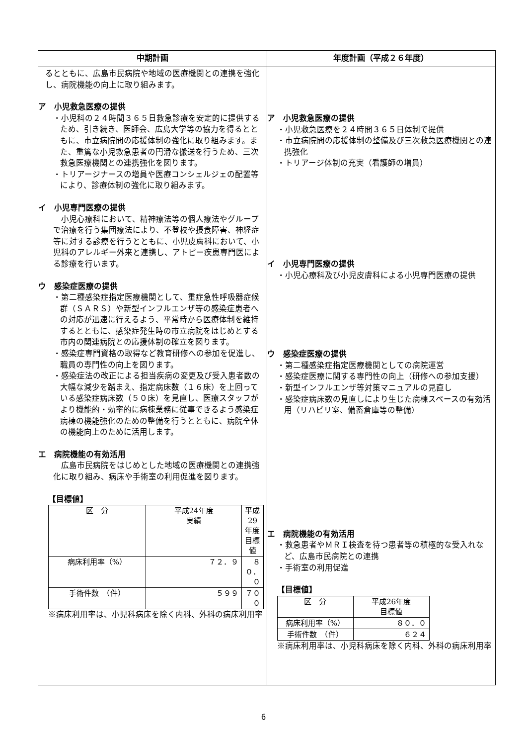| 中期計画 | 年度計画（平成２６年度） |
| --- | --- |
| るとともに、広島市民病院や地域の医療機関との連携を強化し、病院機能の向上に取り組みます。 ア 小児救急医療の提供 ・小児科の２４時間３６５日救急診療を安定的に提供するため、引き続き、医師会、広島大学等の協力を得るとともに、市立病院間の応援体制の強化に取り組みます。また、重篤な小児救急患者の円滑な搬送を行うため、三次救急医療機関との連携強化を図ります。 ・トリアージナースの増員や医療コンシェルジェの配置等により、診療体制の強化に取り組みます。 イ 小児専門医療の提供 小児心療科において、精神療法等の個人療法やグループで治療を行う集団療法により、不登校や摂食障害、神経症等に対する診療を行うとともに、小児皮膚科において、小児科のアレルギー外来と連携し、アトピー疾患専門医による診療を行います。 ウ 感染症医療の提供 ・第二種感染症指定医療機関として、重症急性呼吸器症候群（ＳＡＲＳ）や新型インフルエンザ等の感染症患者への対応が迅速に行えるよう、平常時から医療体制を維持するとともに、感染症発生時の市立病院をはじめとする市内の関連病院との応援体制の確立を図ります。 ・感染症専門資格の取得など教育研修への参加を促進し、職員の専門性の向上を図ります。 ・感染症法の改正による担当疾病の変更及び受入患者数の大幅な減少を踏まえ、指定病床数（１６床）を上回っている感染症病床数（５０床）を見直し、医療スタッフがより機能的・効率的に病棟業務に従事できるよう感染症病棟の機能強化のための整備を行うとともに、病院全体の機能向上のために活用します。 エ 病院機能の有効活用 広島市民病院をはじめとした地域の医療機関との連携強化に取り組み、病床や手術室の利用促進を図ります。 【目標値】 / 区 分 / 平成24年度 実績 / 平成29年度 目標値 / / 病床利用率（%） / ７２．９ / ８０．０ / / 手術件数 （件） / ５９９ / ７００ / ※病床利用率は、小児科病床を除く内科、外科の病床利用率 | ア 小児救急医療の提供 ・小児救急医療を２４時間３６５日体制で提供 ・市立病院間の応援体制の整備及び三次救急医療機関との連携強化 ・トリアージ体制の充実（看護師の増員） イ 小児専門医療の提供 ・小児心療科及び小児皮膚科による小児専門医療の提供 ウ 感染症医療の提供 ・第二種感染症指定医療機関としての病院運営 ・感染症医療に関する専門性の向上（研修への参加支援） ・新型インフルエンザ等対策マニュアルの見直し ・感染症病床数の見直しにより生じた病棟スペースの有効活用（リハビリ室、備蓄倉庫等の整備） エ 病院機能の有効活用 ・救急患者やＭＲＩ検査を待つ患者等の積極的な受入れなど、広島市民病院との連携 ・手術室の利用促進 【目標値】 / 区 分 / 平成26年度 目標値 / / 病床利用率（%） / ８０．０ / / 手術件数 （件） / ６２４ / ※病床利用率は、小児科病床を除く内科、外科の病床利用率 |
6